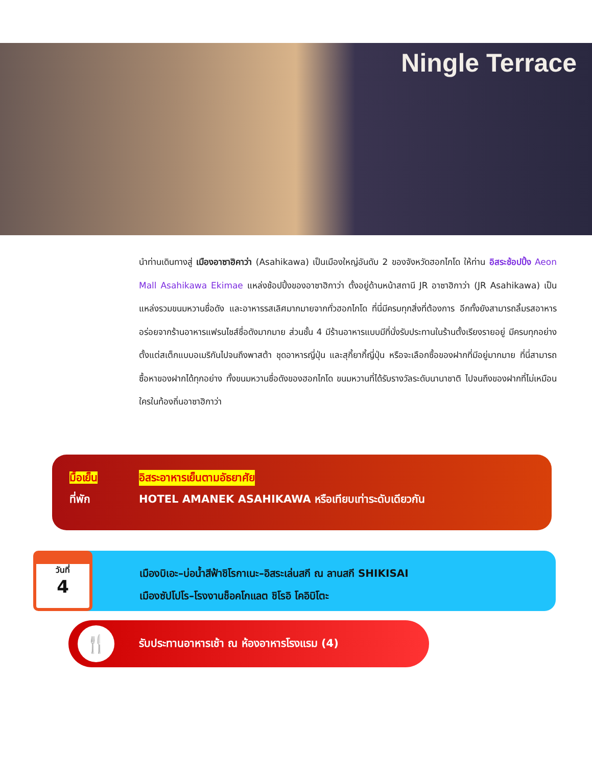Ningle Terrace
นำท่านเดินทางสู่ เมืองอาซาฮิคาว่า (Asahikawa) เป็นเมืองใหญ่อันดับ 2 ของจังหวัดฮอกไกโด ให้ท่าน อิสระช้อปปิ้ง Aeon Mall Asahikawa Ekimae แหล่งช้อปปิ้งของอาซาฮิกาว่า ตั้งอยู่ด้านหน้าสถานี JR อาซาฮิกาว่า (JR Asahikawa) เป็นแหล่งรวมขนมหวานชื่อดัง และอาหารรสเลิศมากมายจากทั่วฮอกไกโด ที่นี่มีครบทุกสิ่งที่ต้องการ อีกทั้งยังสามารถลิ้มรสอาหารอร่อยจากร้านอาหารแฟรนไชส์ชื่อดังมากมาย ส่วนชั้น 4 มีร้านอาหารแบบมีที่นั่งรับประทานในร้านตั้งเรียงรายอยู่ มีครบทุกอย่างตั้งแต่สเต็กแบบอเมริกันไปจนถึงพาสต้า ชุดอาหารญี่ปุ่น และสุกี้ยากี้ญี่ปุ่น หรือจะเลือกซื้อของฝากที่มีอยู่มากมาย ที่นี่สามารถซื้อหาของฝากได้ทุกอย่าง ทั้งขนมหวานชื่อดังของฮอกไกโด ขนมหวานที่ได้รับรางวัลระดับนานาชาติ ไปจนถึงของฝากที่ไม่เหมือนใครในท้องถิ่นอาซาฮิกาว่า
มื้อเย็น อิสระอาหารเย็นตามอัธยาศัย
ที่พัก HOTEL AMANEK ASAHIKAWA หรือเทียบเท่าระดับเดียวกัน
วันที่
4
เมืองบิเอะ–บ่อน้ำสีฟ้าชิโรกาเนะ–อิสระเล่นสกี ณ ลานสกี SHIKISAI
เมืองซัปโปโร–โรงงานช็อคโกแลต ชิโรอิ โคอิบิโตะ
🍴
รับประทานอาหารเช้า ณ ห้องอาหารโรงแรม (4)